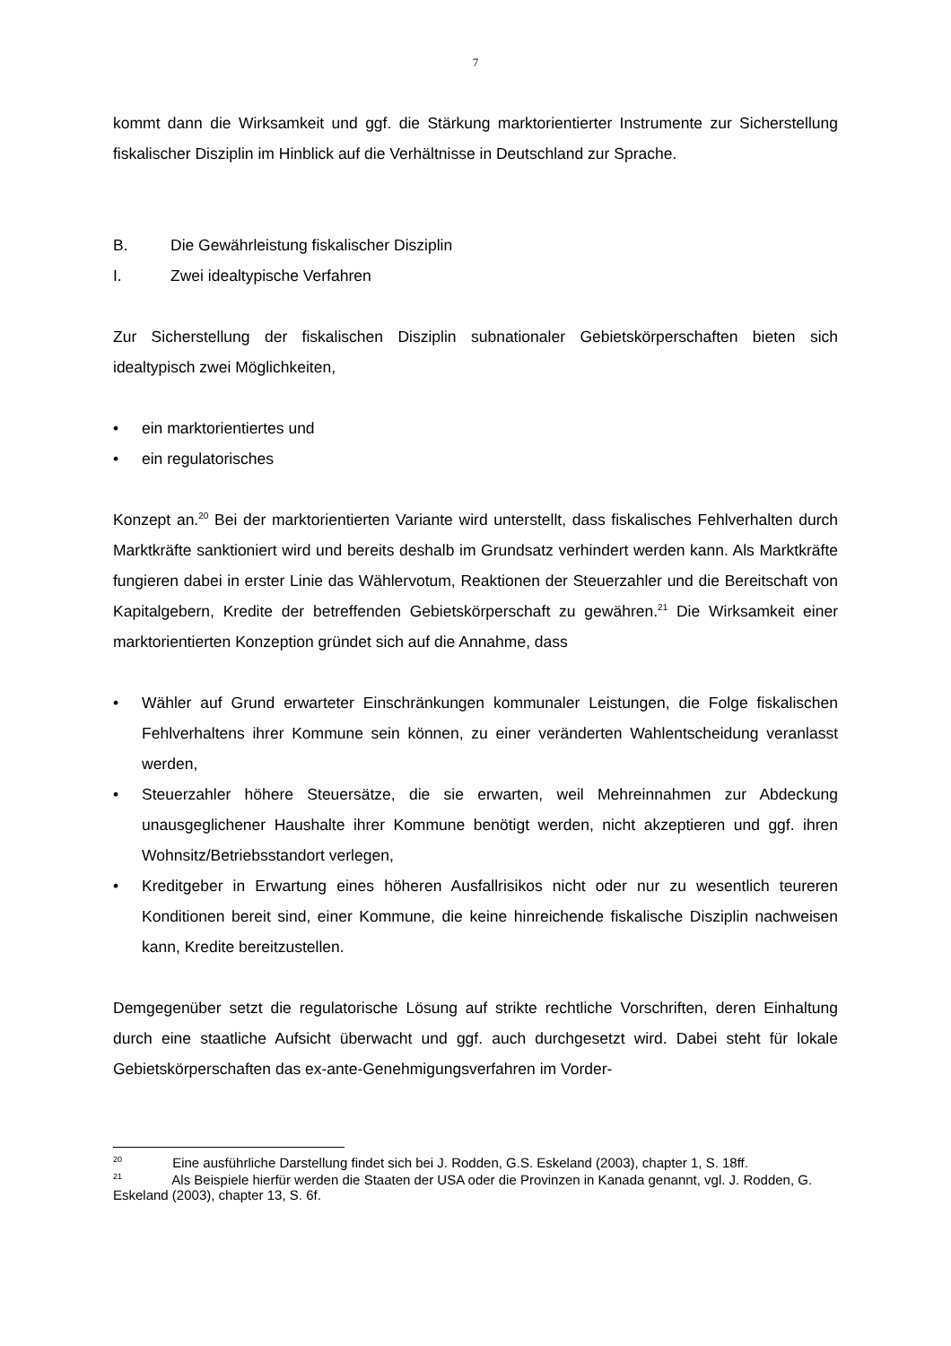7
kommt dann die Wirksamkeit und ggf. die Stärkung marktorientierter Instrumente zur Sicherstellung fiskalischer Disziplin im Hinblick auf die Verhältnisse in Deutschland zur Sprache.
B. Die Gewährleistung fiskalischer Disziplin
I. Zwei idealtypische Verfahren
Zur Sicherstellung der fiskalischen Disziplin subnationaler Gebietskörperschaften bieten sich idealtypisch zwei Möglichkeiten,
• ein marktorientiertes und
• ein regulatorisches
Konzept an.<sup>20</sup> Bei der marktorientierten Variante wird unterstellt, dass fiskalisches Fehlverhalten durch Marktkräfte sanktioniert wird und bereits deshalb im Grundsatz verhindert werden kann. Als Marktkräfte fungieren dabei in erster Linie das Wählervotum, Reaktionen der Steuerzahler und die Bereitschaft von Kapitalgebern, Kredite der betreffenden Gebietskörperschaft zu gewähren.<sup>21</sup> Die Wirksamkeit einer marktorientierten Konzeption gründet sich auf die Annahme, dass
• Wähler auf Grund erwarteter Einschränkungen kommunaler Leistungen, die Folge fiskalischen Fehlverhaltens ihrer Kommune sein können, zu einer veränderten Wahlentscheidung veranlasst werden,
• Steuerzahler höhere Steuersätze, die sie erwarten, weil Mehreinnahmen zur Abdeckung unausgeglichener Haushalte ihrer Kommune benötigt werden, nicht akzeptieren und ggf. ihren Wohnsitz/Betriebsstandort verlegen,
• Kreditgeber in Erwartung eines höheren Ausfallrisikos nicht oder nur zu wesentlich teureren Konditionen bereit sind, einer Kommune, die keine hinreichende fiskalische Disziplin nachweisen kann, Kredite bereitzustellen.
Demgegenüber setzt die regulatorische Lösung auf strikte rechtliche Vorschriften, deren Einhaltung durch eine staatliche Aufsicht überwacht und ggf. auch durchgesetzt wird. Dabei steht für lokale Gebietskörperschaften das ex-ante-Genehmigungsverfahren im Vorder-
<sup>20</sup> Eine ausführliche Darstellung findet sich bei J. Rodden, G.S. Eskeland (2003), chapter 1, S. 18ff.
<sup>21</sup> Als Beispiele hierfür werden die Staaten der USA oder die Provinzen in Kanada genannt, vgl. J. Rodden, G. Eskeland (2003), chapter 13, S. 6f.